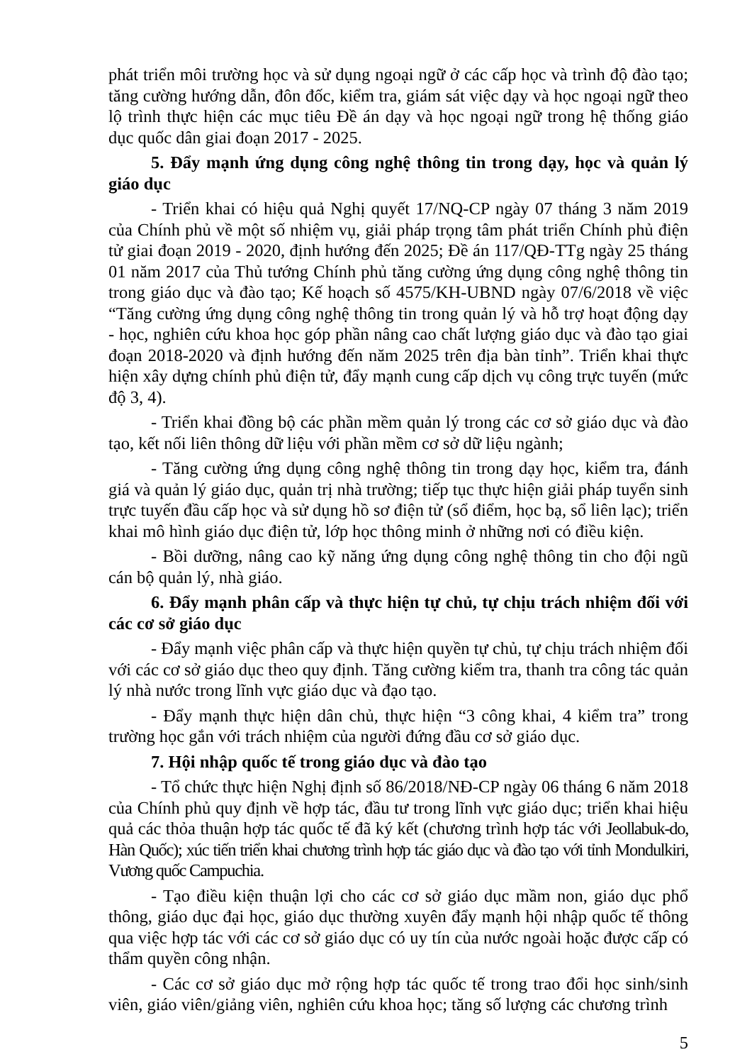phát triển môi trường học và sử dụng ngoại ngữ ở các cấp học và trình độ đào tạo; tăng cường hướng dẫn, đôn đốc, kiểm tra, giám sát việc dạy và học ngoại ngữ theo lộ trình thực hiện các mục tiêu Đề án dạy và học ngoại ngữ trong hệ thống giáo dục quốc dân giai đoạn 2017 - 2025.
5. Đẩy mạnh ứng dụng công nghệ thông tin trong dạy, học và quản lý giáo dục
- Triển khai có hiệu quả Nghị quyết 17/NQ-CP ngày 07 tháng 3 năm 2019 của Chính phủ về một số nhiệm vụ, giải pháp trọng tâm phát triển Chính phủ điện tử giai đoạn 2019 - 2020, định hướng đến 2025; Đề án 117/QĐ-TTg ngày 25 tháng 01 năm 2017 của Thủ tướng Chính phủ tăng cường ứng dụng công nghệ thông tin trong giáo dục và đào tạo; Kế hoạch số 4575/KH-UBND ngày 07/6/2018 về việc “Tăng cường ứng dụng công nghệ thông tin trong quản lý và hỗ trợ hoạt động dạy - học, nghiên cứu khoa học góp phần nâng cao chất lượng giáo dục và đào tạo giai đoạn 2018-2020 và định hướng đến năm 2025 trên địa bàn tỉnh”. Triển khai thực hiện xây dựng chính phủ điện tử, đẩy mạnh cung cấp dịch vụ công trực tuyến (mức độ 3, 4).
- Triển khai đồng bộ các phần mềm quản lý trong các cơ sở giáo dục và đào tạo, kết nối liên thông dữ liệu với phần mềm cơ sở dữ liệu ngành;
- Tăng cường ứng dụng công nghệ thông tin trong dạy học, kiểm tra, đánh giá và quản lý giáo dục, quản trị nhà trường; tiếp tục thực hiện giải pháp tuyển sinh trực tuyến đầu cấp học và sử dụng hồ sơ điện tử (sổ điểm, học bạ, sổ liên lạc); triển khai mô hình giáo dục điện tử, lớp học thông minh ở những nơi có điều kiện.
- Bồi dưỡng, nâng cao kỹ năng ứng dụng công nghệ thông tin cho đội ngũ cán bộ quản lý, nhà giáo.
6. Đẩy mạnh phân cấp và thực hiện tự chủ, tự chịu trách nhiệm đối với các cơ sở giáo dục
- Đẩy mạnh việc phân cấp và thực hiện quyền tự chủ, tự chịu trách nhiệm đối với các cơ sở giáo dục theo quy định. Tăng cường kiểm tra, thanh tra công tác quản lý nhà nước trong lĩnh vực giáo dục và đạo tạo.
- Đẩy mạnh thực hiện dân chủ, thực hiện “3 công khai, 4 kiểm tra” trong trường học gắn với trách nhiệm của người đứng đầu cơ sở giáo dục.
7. Hội nhập quốc tế trong giáo dục và đào tạo
- Tổ chức thực hiện Nghị định số 86/2018/NĐ-CP ngày 06 tháng 6 năm 2018 của Chính phủ quy định về hợp tác, đầu tư trong lĩnh vực giáo dục; triển khai hiệu quả các thỏa thuận hợp tác quốc tế đã ký kết (chương trình hợp tác với Jeollabuk-do, Hàn Quốc); xúc tiến triển khai chương trình hợp tác giáo dục và đào tạo với tỉnh Mondulkiri, Vương quốc Campuchia.
- Tạo điều kiện thuận lợi cho các cơ sở giáo dục mầm non, giáo dục phổ thông, giáo dục đại học, giáo dục thường xuyên đẩy mạnh hội nhập quốc tế thông qua việc hợp tác với các cơ sở giáo dục có uy tín của nước ngoài hoặc được cấp có thẩm quyền công nhận.
- Các cơ sở giáo dục mở rộng hợp tác quốc tế trong trao đổi học sinh/sinh viên, giáo viên/giảng viên, nghiên cứu khoa học; tăng số lượng các chương trình
5